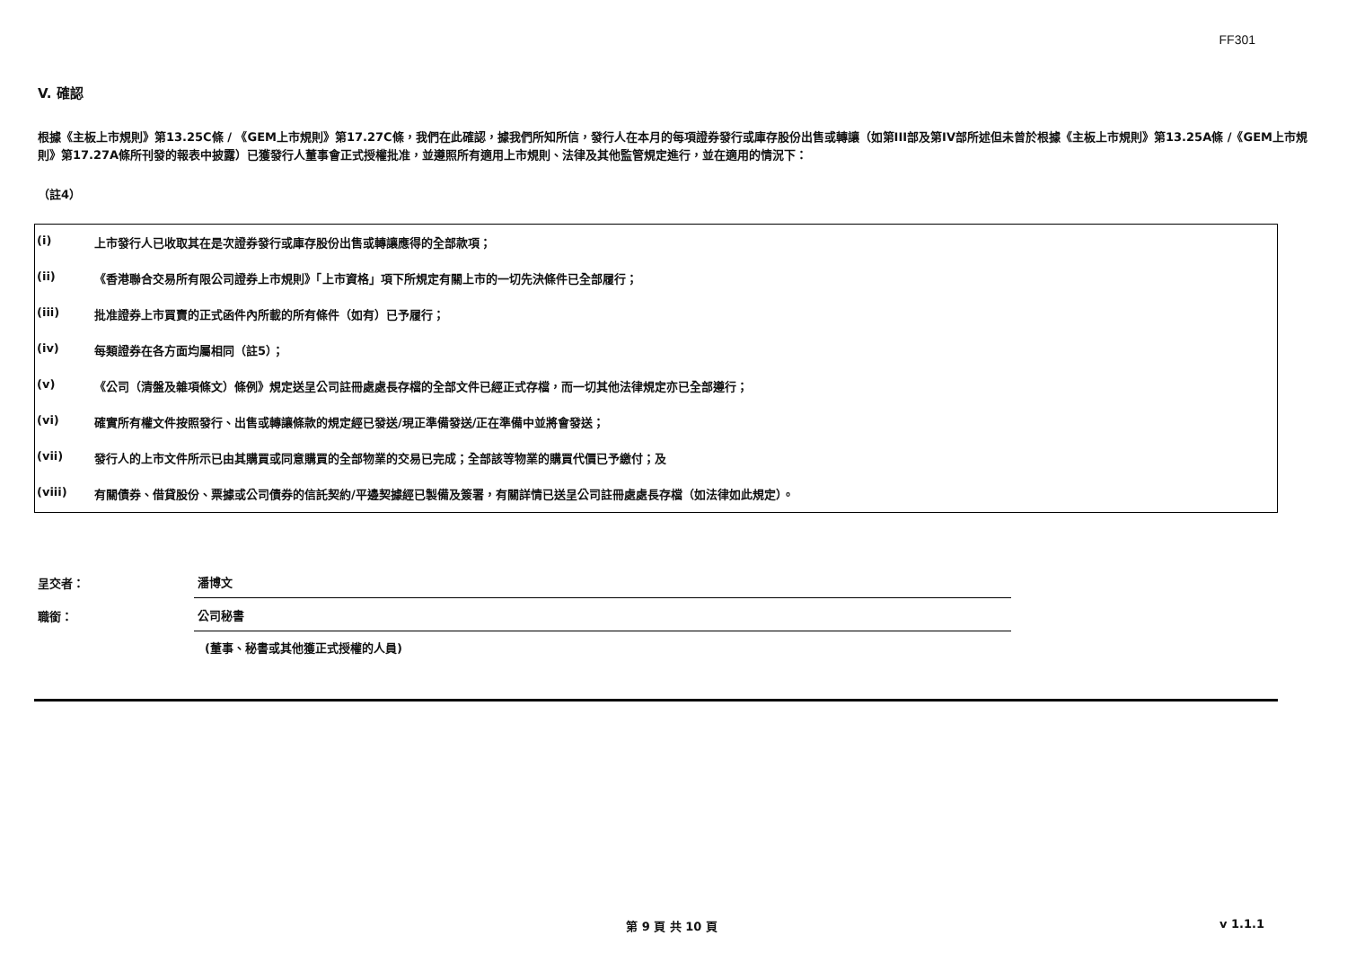FF301
V. 確認
根據《主板上市規則》第13.25C條 / 《GEM上市規則》第17.27C條，我們在此確認，據我們所知所信，發行人在本月的每項證券發行或庫存股份出售或轉讓（如第III部及第IV部所述但未曾於根據《主板上市規則》第13.25A條 /《GEM上市規則》第17.27A條所刊發的報表中披露）已獲發行人董事會正式授權批准，並遵照所有適用上市規則、法律及其他監管規定進行，並在適用的情況下：
（註4）
| (i) | 上市發行人已收取其在是次證券發行或庫存股份出售或轉讓應得的全部款項； |
| (ii) | 《香港聯合交易所有限公司證券上市規則》「上市資格」項下所規定有關上市的一切先決條件已全部履行； |
| (iii) | 批准證券上市買賣的正式函件內所載的所有條件（如有）已予履行； |
| (iv) | 每類證券在各方面均屬相同（註5）； |
| (v) | 《公司（清盤及雜項條文）條例》規定送呈公司註冊處處長存檔的全部文件已經正式存檔，而一切其他法律規定亦已全部遵行； |
| (vi) | 確實所有權文件按照發行、出售或轉讓條款的規定經已發送/現正準備發送/正在準備中並將會發送； |
| (vii) | 發行人的上市文件所示已由其購買或同意購買的全部物業的交易已完成；全部該等物業的購買代價已予繳付；及 |
| (viii) | 有關債券、借貸股份、票據或公司債券的信託契約/平邊契據經已製備及簽署，有關詳情已送呈公司註冊處處長存檔（如法律如此規定）。 |
呈交者：
潘博文
職銜：
公司秘書
(董事、秘書或其他獲正式授權的人員)
第 9 頁 共 10 頁 v 1.1.1